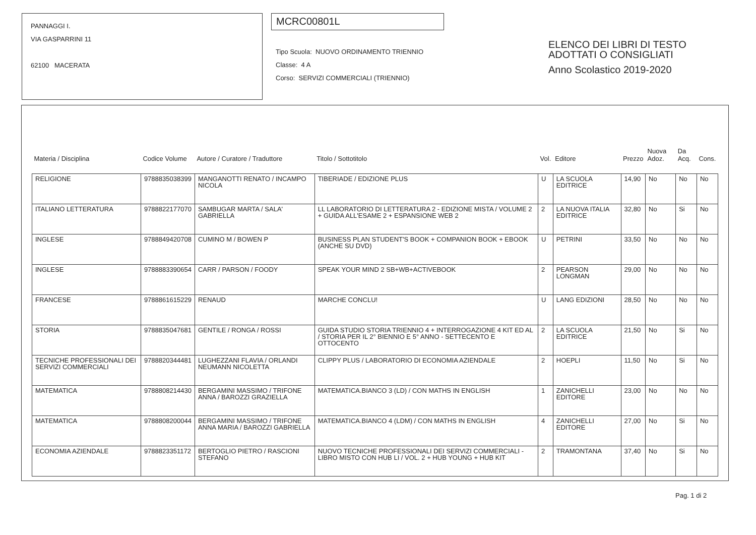PANNAGGI I.
VIA GASPARRINI 11
62100 MACERATA
MCRC00801L
Tipo Scuola: NUOVO ORDINAMENTO TRIENNIO
Classe: 4 A
Corso: SERVIZI COMMERCIALI (TRIENNIO)
ELENCO DEI LIBRI DI TESTO
ADOTTATI O CONSIGLIATI
Anno Scolastico 2019-2020
| Materia / Disciplina | Codice Volume | Autore / Curatore / Traduttore | Titolo / Sottotitolo | Vol. | Editore | Prezzo | Nuova Adoz. | Da Acq. | Cons. |
| --- | --- | --- | --- | --- | --- | --- | --- | --- | --- |
| RELIGIONE | 9788835038399 | MANGANOTTI RENATO / INCAMPO NICOLA | TIBERIADE / EDIZIONE PLUS | U | LA SCUOLA EDITRICE | 14,90 | No | No | No |
| ITALIANO LETTERATURA | 9788822177070 | SAMBUGAR MARTA / SALA' GABRIELLA | LL LABORATORIO DI LETTERATURA 2 - EDIZIONE MISTA / VOLUME 2 + GUIDA ALL'ESAME 2 + ESPANSIONE WEB 2 | 2 | LA NUOVA ITALIA EDITRICE | 32,80 | No | Si | No |
| INGLESE | 9788849420708 | CUMINO M / BOWEN P | BUSINESS PLAN STUDENT'S BOOK + COMPANION BOOK + EBOOK (ANCHE SU DVD) | U | PETRINI | 33,50 | No | No | No |
| INGLESE | 9788883390654 | CARR / PARSON / FOODY | SPEAK YOUR MIND 2 SB+WB+ACTIVEBOOK | 2 | PEARSON LONGMAN | 29,00 | No | No | No |
| FRANCESE | 9788861615229 | RENAUD | MARCHE CONCLU! | U | LANG EDIZIONI | 28,50 | No | No | No |
| STORIA | 9788835047681 | GENTILE / RONGA / ROSSI | GUIDA STUDIO STORIA TRIENNIO 4 + INTERROGAZIONE 4 KIT ED AL / STORIA PER IL 2° BIENNIO E 5° ANNO - SETTECENTO E OTTOCENTO | 2 | LA SCUOLA EDITRICE | 21,50 | No | Si | No |
| TECNICHE PROFESSIONALI DEI SERVIZI COMMERCIALI | 9788820344481 | LUGHEZZANI FLAVIA / ORLANDI NEUMANN NICOLETTA | CLIPPY PLUS / LABORATORIO DI ECONOMIA AZIENDALE | 2 | HOEPLI | 11,50 | No | Si | No |
| MATEMATICA | 9788808214430 | BERGAMINI MASSIMO / TRIFONE ANNA / BAROZZI GRAZIELLA | MATEMATICA.BIANCO 3 (LD) / CON MATHS IN ENGLISH | 1 | ZANICHELLI EDITORE | 23,00 | No | No | No |
| MATEMATICA | 9788808200044 | BERGAMINI MASSIMO / TRIFONE ANNA MARIA / BAROZZI GABRIELLA | MATEMATICA.BIANCO 4 (LDM) / CON MATHS IN ENGLISH | 4 | ZANICHELLI EDITORE | 27,00 | No | Si | No |
| ECONOMIA AZIENDALE | 9788823351172 | BERTOGLIO PIETRO / RASCIONI STEFANO | NUOVO TECNICHE PROFESSIONALI DEI SERVIZI COMMERCIALI - LIBRO MISTO CON HUB LI / VOL. 2 + HUB YOUNG + HUB KIT | 2 | TRAMONTANA | 37,40 | No | Si | No |
Pag. 1 di 2